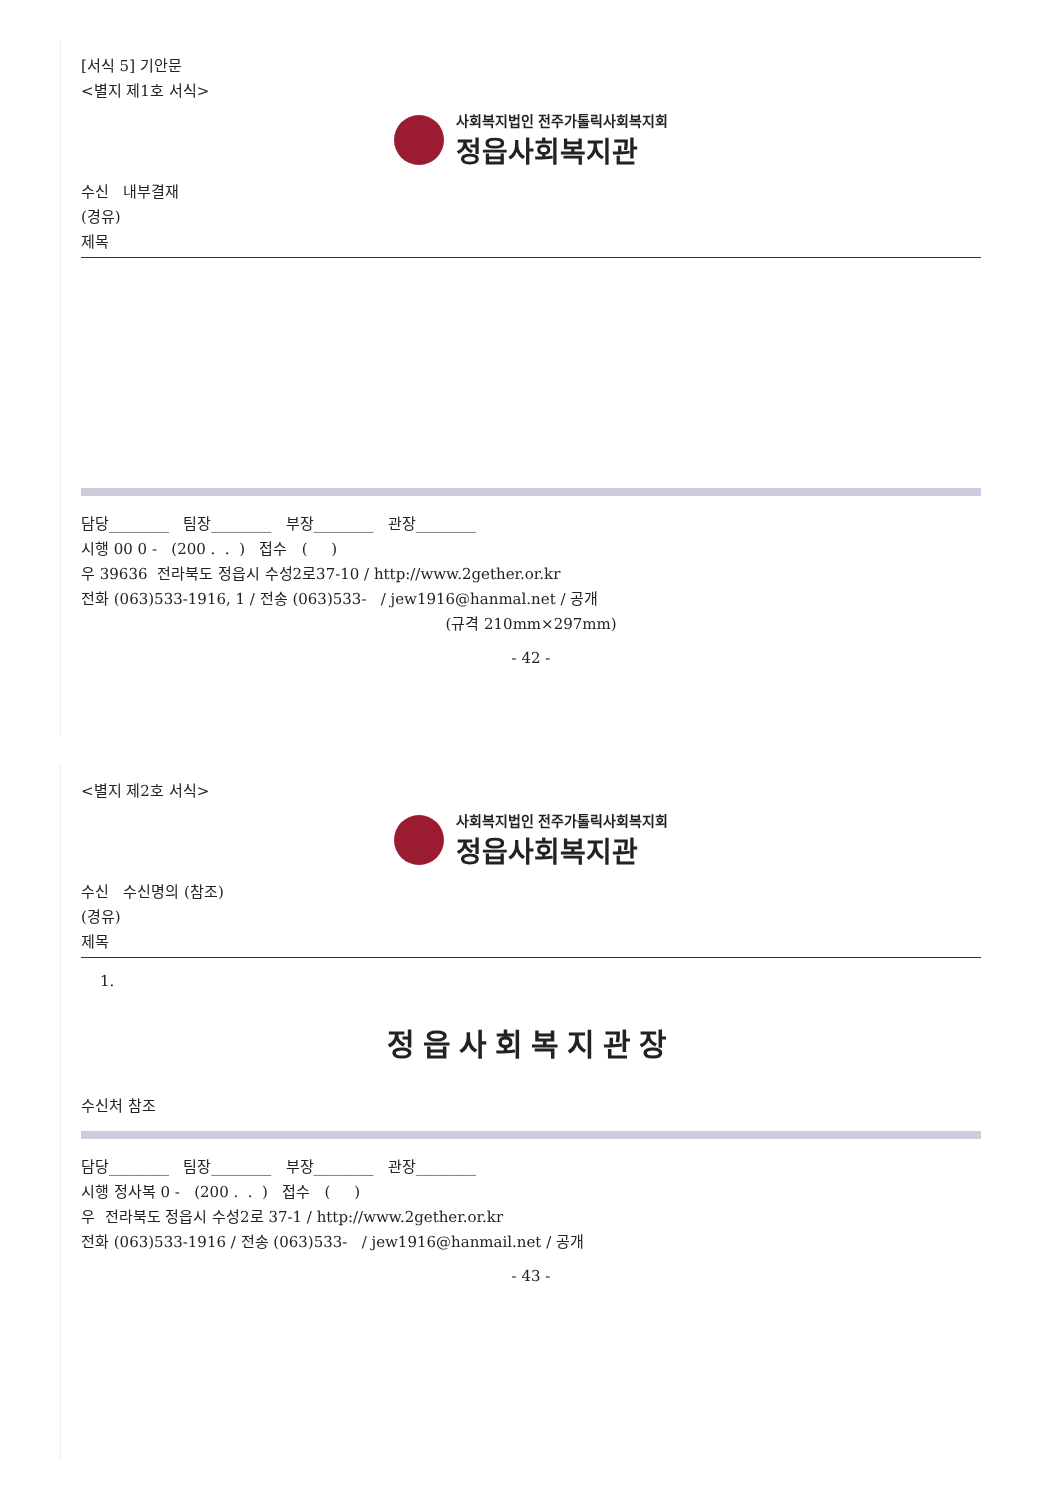[서식 5] 기안문
<별지 제1호 서식>
사회복지법인 전주가톨릭사회복지회
정읍사회복지관
수신 내부결재
(경유)
제목
담당________ 팀장________ 부장________ 관장________
시행 00 0 - (200 . . ) 접수 ( )
우 39636 전라북도 정읍시 수성2로37-10 / http://www.2gether.or.kr
전화 (063)533-1916, 1 / 전송 (063)533- / jew1916@hanmal.net / 공개
(규격 210mm×297mm)
- 42 -
<별지 제2호 서식>
사회복지법인 전주가톨릭사회복지회
정읍사회복지관
수신 수신명의 (참조)
(경유)
제목
1.
정읍사회복지관장
수신처 참조
담당________ 팀장________ 부장________ 관장________
시행 정사복 0 - (200 . . ) 접수 ( )
우 전라북도 정읍시 수성2로 37-1 / http://www.2gether.or.kr
전화 (063)533-1916 / 전송 (063)533- / jew1916@hanmail.net / 공개
- 43 -